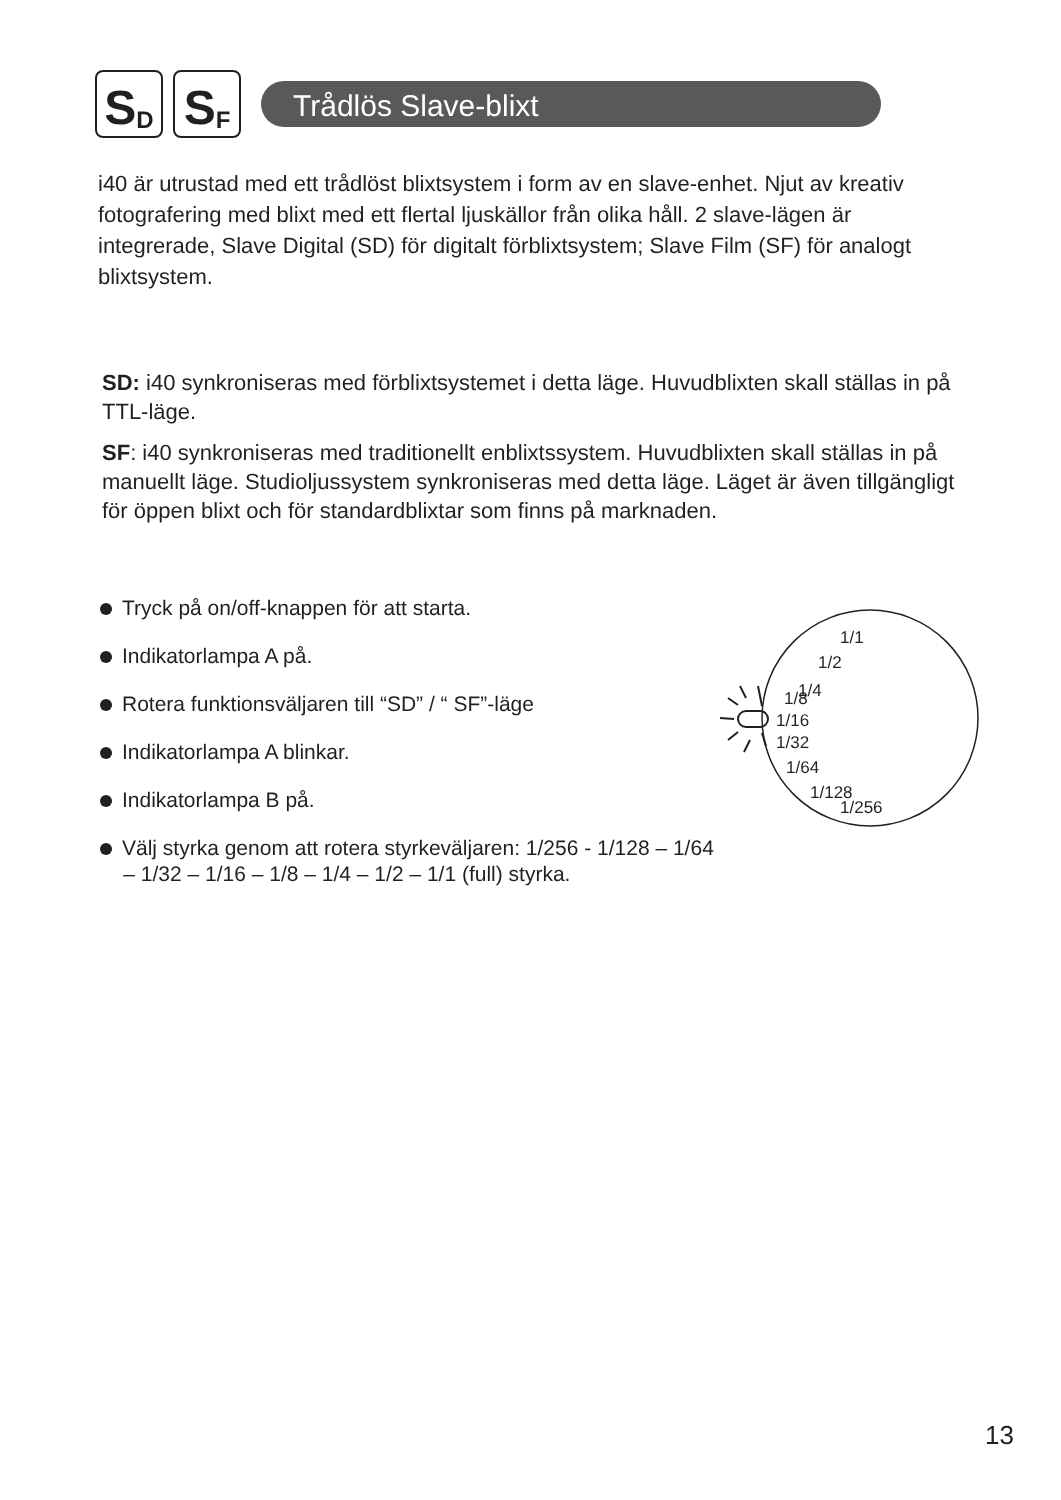S D
S F
Trådlös Slave-blixt
i40 är utrustad med ett trådlöst blixtsystem i form av en slave-enhet. Njut av kreativ fotografering med blixt med ett flertal ljuskällor från olika håll. 2 slave-lägen är integrerade, Slave Digital (SD) för digitalt förblixtsystem; Slave Film (SF) för analogt blixtsystem.
SD: i40 synkroniseras med förblixtsystemet i detta läge. Huvudblixten skall ställas in på TTL-läge.
SF: i40 synkroniseras med traditionellt enblixtssystem. Huvudblixten skall ställas in på manuellt läge. Studioljussystem synkroniseras med detta läge. Läget är även tillgängligt för öppen blixt och för standardblixtar som finns på marknaden.
Tryck på on/off-knappen för att starta.
Indikatorlampa A på.
Rotera funktionsväljaren till “SD” / “ SF”-läge
Indikatorlampa A blinkar.
Indikatorlampa B på.
Välj styrka genom att rotera styrkeväljaren: 1/256 ‑ 1/128 – 1/64
– 1/32 – 1/16 – 1/8 – 1/4 – 1/2 – 1/1 (full) styrka.
1/1
1/2
1/4
1/8
1/16
1/32
1/64
1/128
1/256
13